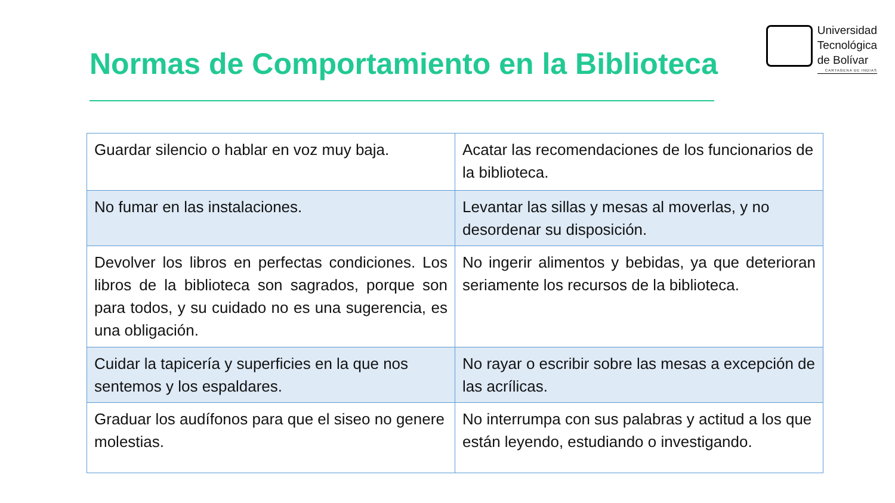Normas de Comportamiento en la Biblioteca
Universidad
Tecnológica
de Bolívar
CARTAGENA DE INDIAS
| Guardar silencio o hablar en voz muy baja. | Acatar las recomendaciones de los funcionarios de la biblioteca. |
| No fumar en las instalaciones. | Levantar las sillas y mesas al moverlas, y no desordenar su disposición. |
| Devolver los libros en perfectas condiciones. Los libros de la biblioteca son sagrados, porque son para todos, y su cuidado no es una sugerencia, es una obligación. | No ingerir alimentos y bebidas, ya que deterioran seriamente los recursos de la biblioteca. |
| Cuidar la tapicería y superficies en la que nos sentemos y los espaldares. | No rayar o escribir sobre las mesas a excepción de las acrílicas. |
| Graduar los audífonos para que el siseo no genere molestias. | No interrumpa con sus palabras y actitud a los que están leyendo, estudiando o investigando. |